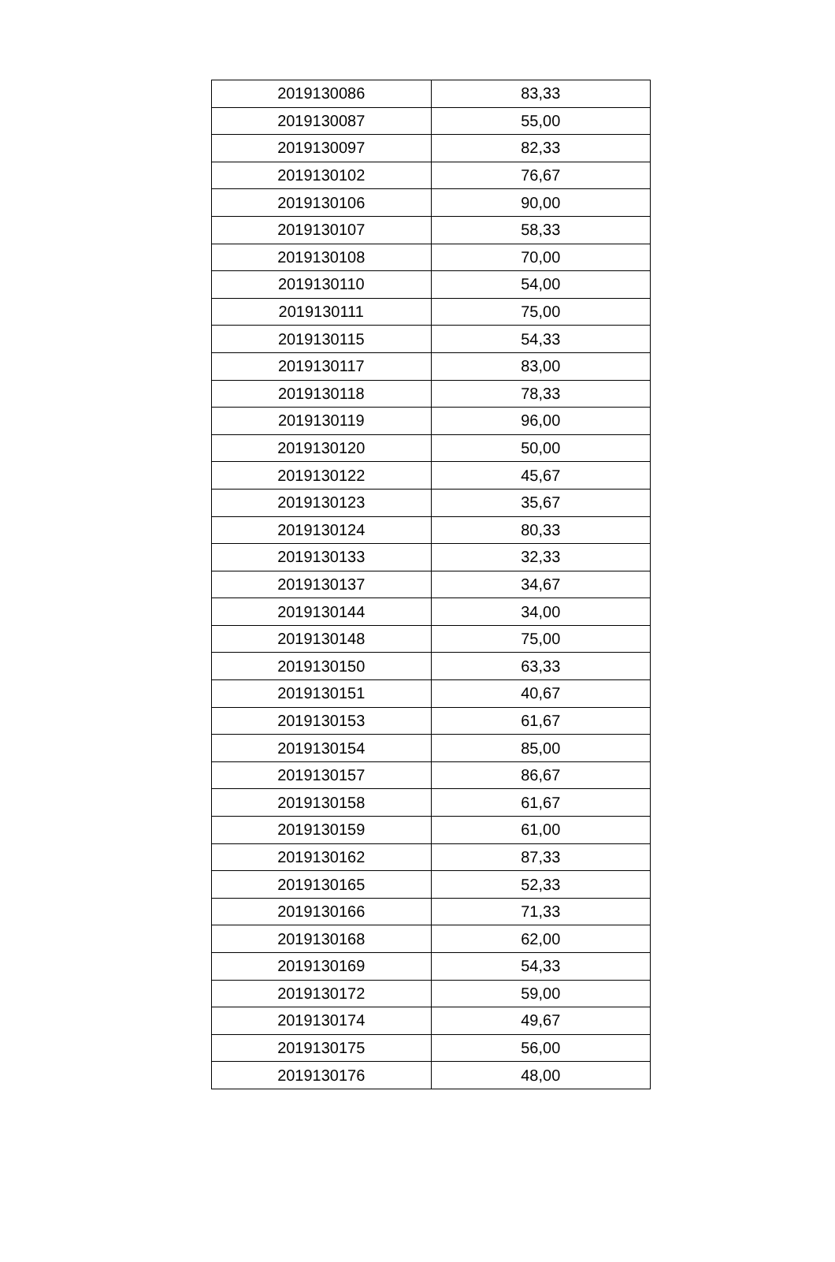| 2019130086 | 83,33 |
| 2019130087 | 55,00 |
| 2019130097 | 82,33 |
| 2019130102 | 76,67 |
| 2019130106 | 90,00 |
| 2019130107 | 58,33 |
| 2019130108 | 70,00 |
| 2019130110 | 54,00 |
| 2019130111 | 75,00 |
| 2019130115 | 54,33 |
| 2019130117 | 83,00 |
| 2019130118 | 78,33 |
| 2019130119 | 96,00 |
| 2019130120 | 50,00 |
| 2019130122 | 45,67 |
| 2019130123 | 35,67 |
| 2019130124 | 80,33 |
| 2019130133 | 32,33 |
| 2019130137 | 34,67 |
| 2019130144 | 34,00 |
| 2019130148 | 75,00 |
| 2019130150 | 63,33 |
| 2019130151 | 40,67 |
| 2019130153 | 61,67 |
| 2019130154 | 85,00 |
| 2019130157 | 86,67 |
| 2019130158 | 61,67 |
| 2019130159 | 61,00 |
| 2019130162 | 87,33 |
| 2019130165 | 52,33 |
| 2019130166 | 71,33 |
| 2019130168 | 62,00 |
| 2019130169 | 54,33 |
| 2019130172 | 59,00 |
| 2019130174 | 49,67 |
| 2019130175 | 56,00 |
| 2019130176 | 48,00 |